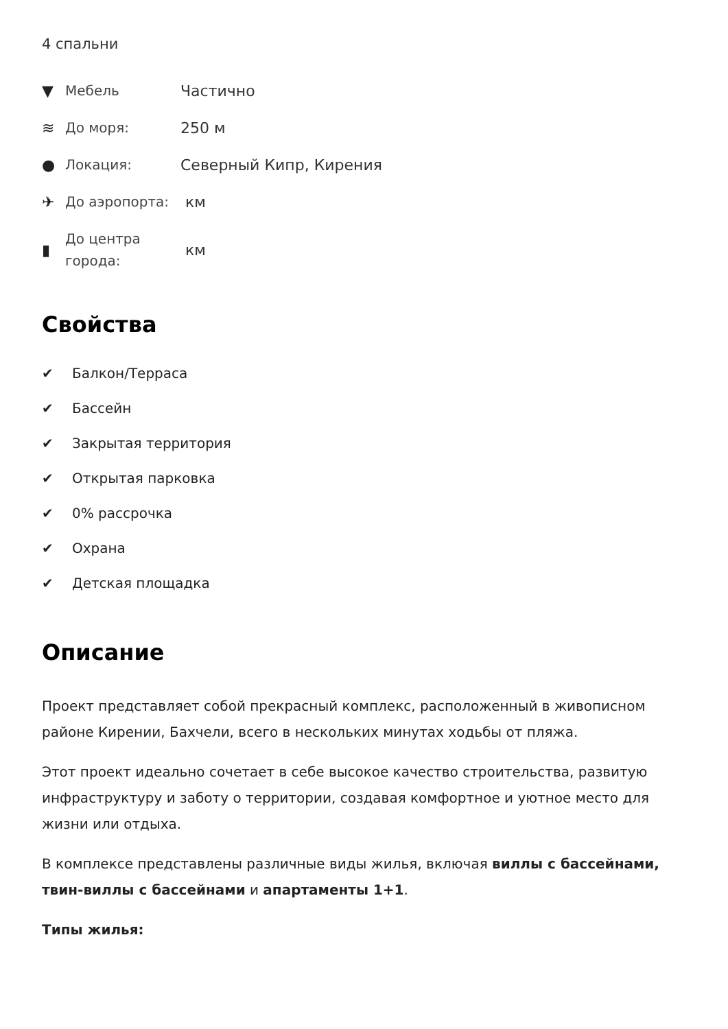4 спальни
▼ Мебель Частично
≋ До моря: 250 м
● Локация: Северный Кипр, Кирения
✈ До аэропорта: км
▮ До центра города: км
Свойства
✔ Балкон/Терраса
✔ Бассейн
✔ Закрытая территория
✔ Открытая парковка
✔ 0% рассрочка
✔ Охрана
✔ Детская площадка
Описание
Проект представляет собой прекрасный комплекс, расположенный в живописном районе Кирении, Бахчели, всего в нескольких минутах ходьбы от пляжа.
Этот проект идеально сочетает в себе высокое качество строительства, развитую инфраструктуру и заботу о территории, создавая комфортное и уютное место для жизни или отдыха.
В комплексе представлены различные виды жилья, включая виллы с бассейнами, твин-виллы с бассейнами и апартаменты 1+1.
Типы жилья: